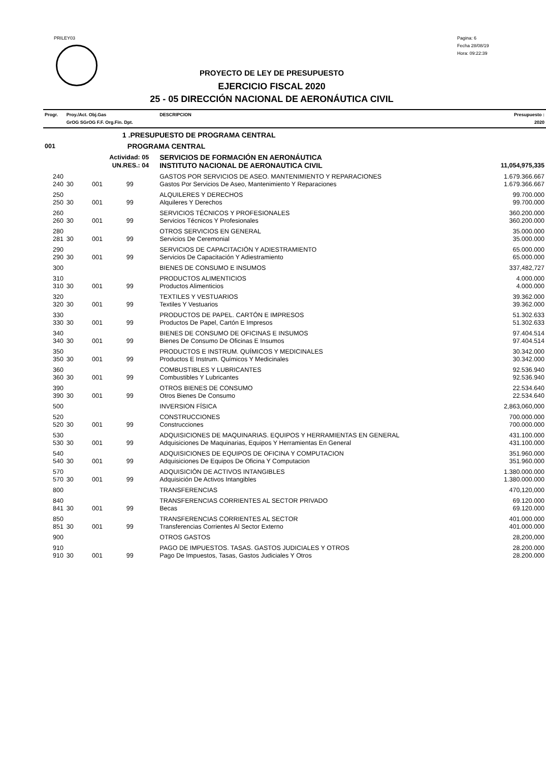PRILEY03
Pagina: 6
Fecha 28/08/19
Hora: 09:22:39
PROYECTO DE LEY DE PRESUPUESTO
EJERCICIO FISCAL 2020
25 - 05 DIRECCIÓN NACIONAL DE AERONÁUTICA CIVIL
| Progr. | Proy./Act. Obj.Gas GrOG SGrOG F.F. Org.Fin. Dpt. | | | | DESCRIPCION | Presupuesto : 2020 |
| | 1 .PRESUPUESTO DE PROGRAMA CENTRAL | | | | | |
| 001 | PROGRAMA CENTRAL | | | | | |
| Actividad: 05 | | | | | SERVICIOS DE FORMACIÓN EN AERONÁUTICA | |
| UN.RES.: 04 | | | | | INSTITUTO NACIONAL DE AERONAUTICA CIVIL | 11,054,975,335 |
| 240 | | | | | GASTOS POR SERVICIOS DE ASEO. MANTENIMIENTO Y REPARACIONES | 1.679.366.667 |
| 240 | 30 | 001 | 99 | | Gastos Por Servicios De Aseo, Mantenimiento Y Reparaciones | 1.679.366.667 |
| 250 | | | | | ALQUILERES Y DERECHOS | 99.700.000 |
| 250 | 30 | 001 | 99 | | Alquileres Y Derechos | 99.700.000 |
| 260 | | | | | SERVICIOS TÉCNICOS Y PROFESIONALES | 360.200.000 |
| 260 | 30 | 001 | 99 | | Servicios Técnicos Y Profesionales | 360.200.000 |
| 280 | | | | | OTROS SERVICIOS EN GENERAL | 35.000.000 |
| 281 | 30 | 001 | 99 | | Servicios De Ceremonial | 35.000.000 |
| 290 | | | | | SERVICIOS DE CAPACITACIÓN Y ADIESTRAMIENTO | 65.000.000 |
| 290 | 30 | 001 | 99 | | Servicios De Capacitación Y Adiestramiento | 65.000.000 |
| 300 | | | | | BIENES DE CONSUMO E INSUMOS | 337,482,727 |
| 310 | | | | | PRODUCTOS ALIMENTICIOS | 4.000.000 |
| 310 | 30 | 001 | 99 | | Productos Alimenticios | 4.000.000 |
| 320 | | | | | TEXTILES Y VESTUARIOS | 39.362.000 |
| 320 | 30 | 001 | 99 | | Textiles Y Vestuarios | 39.362.000 |
| 330 | | | | | PRODUCTOS DE PAPEL. CARTÓN E IMPRESOS | 51.302.633 |
| 330 | 30 | 001 | 99 | | Productos De Papel, Cartón E Impresos | 51.302.633 |
| 340 | | | | | BIENES DE CONSUMO DE OFICINAS E INSUMOS | 97.404.514 |
| 340 | 30 | 001 | 99 | | Bienes De Consumo De Oficinas E Insumos | 97.404.514 |
| 350 | | | | | PRODUCTOS E INSTRUM. QUÍMICOS Y MEDICINALES | 30.342.000 |
| 350 | 30 | 001 | 99 | | Productos E Instrum. Químicos Y Medicinales | 30.342.000 |
| 360 | | | | | COMBUSTIBLES Y LUBRICANTES | 92.536.940 |
| 360 | 30 | 001 | 99 | | Combustibles Y Lubricantes | 92.536.940 |
| 390 | | | | | OTROS BIENES DE CONSUMO | 22.534.640 |
| 390 | 30 | 001 | 99 | | Otros Bienes De Consumo | 22.534.640 |
| 500 | | | | | INVERSION FÍSICA | 2,863,060,000 |
| 520 | | | | | CONSTRUCCIONES | 700.000.000 |
| 520 | 30 | 001 | 99 | | Construcciones | 700.000.000 |
| 530 | | | | | ADQUISICIONES DE MAQUINARIAS. EQUIPOS Y HERRAMIENTAS EN GENERAL | 431.100.000 |
| 530 | 30 | 001 | 99 | | Adquisiciones De Maquinarias, Equipos Y Herramientas En General | 431.100.000 |
| 540 | | | | | ADQUISICIONES DE EQUIPOS DE OFICINA Y COMPUTACION | 351.960.000 |
| 540 | 30 | 001 | 99 | | Adquisiciones De Equipos De Oficina Y Computacion | 351.960.000 |
| 570 | | | | | ADQUISICIÓN DE ACTIVOS INTANGIBLES | 1.380.000.000 |
| 570 | 30 | 001 | 99 | | Adquisición De Activos Intangibles | 1.380.000.000 |
| 800 | | | | | TRANSFERENCIAS | 470,120,000 |
| 840 | | | | | TRANSFERENCIAS CORRIENTES AL SECTOR PRIVADO | 69.120.000 |
| 841 | 30 | 001 | 99 | | Becas | 69.120.000 |
| 850 | | | | | TRANSFERENCIAS CORRIENTES AL SECTOR | 401.000.000 |
| 851 | 30 | 001 | 99 | | Transferencias Corrientes Al Sector Externo | 401.000.000 |
| 900 | | | | | OTROS GASTOS | 28,200,000 |
| 910 | | | | | PAGO DE IMPUESTOS. TASAS. GASTOS JUDICIALES Y OTROS | 28.200.000 |
| 910 | 30 | 001 | 99 | | Pago De Impuestos, Tasas, Gastos Judiciales Y Otros | 28.200.000 |